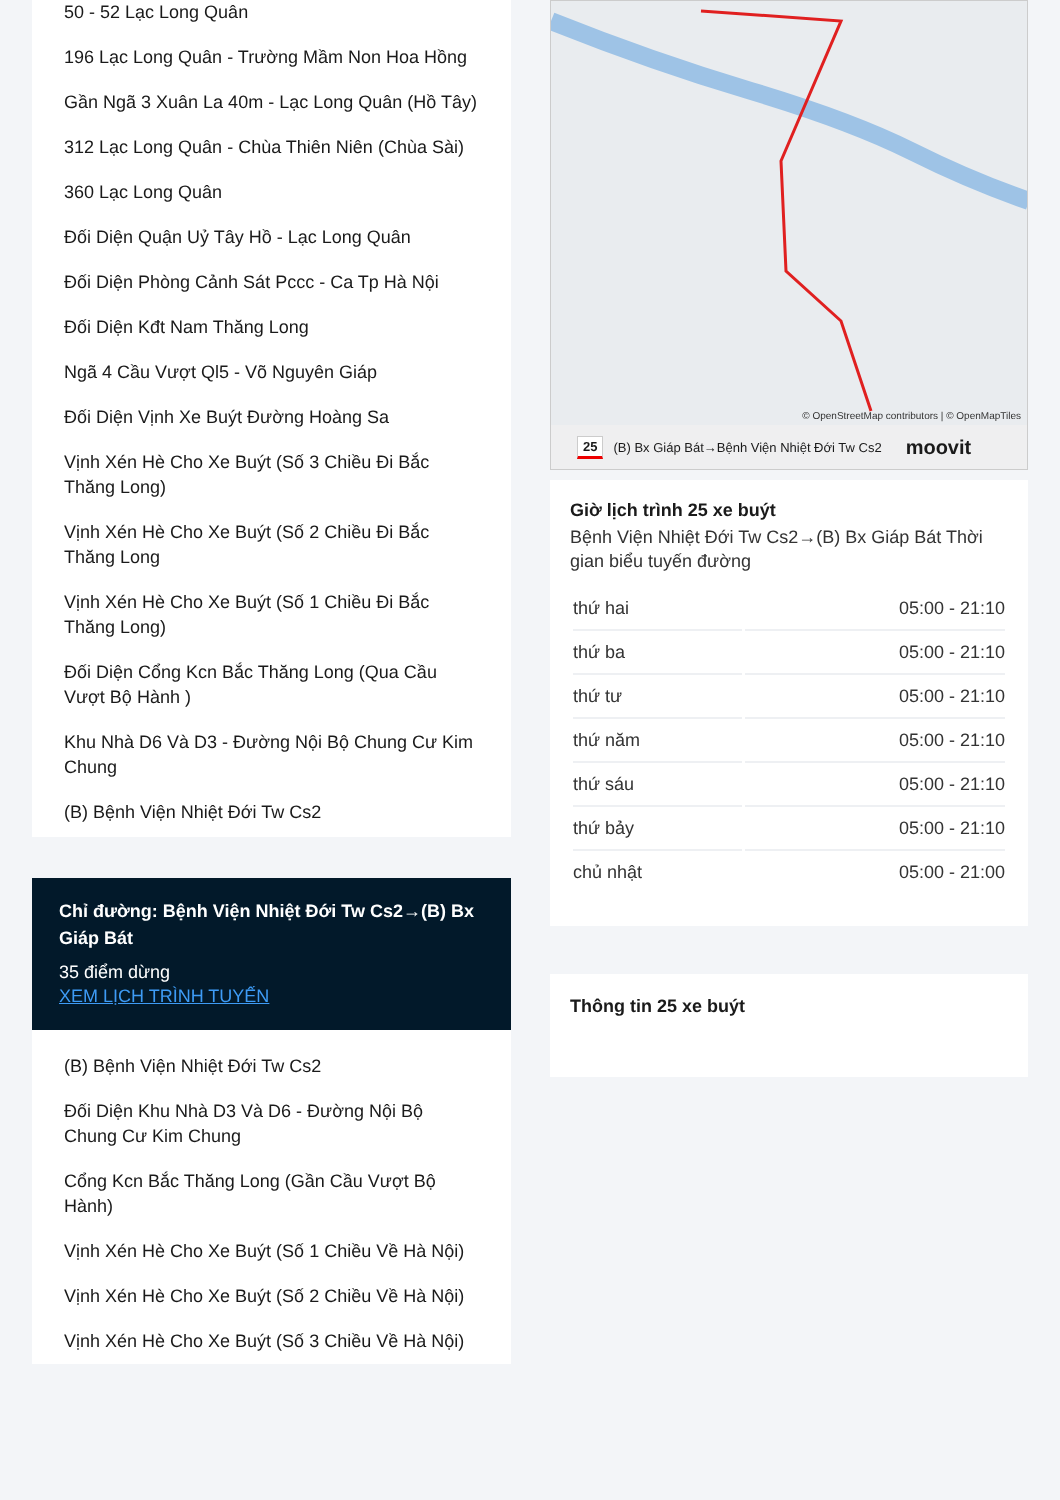50 - 52 Lạc Long Quân
196 Lạc Long Quân - Trường Mầm Non Hoa Hồng
Gần Ngã 3 Xuân La 40m - Lạc Long Quân (Hồ Tây)
312 Lạc Long Quân - Chùa Thiên Niên (Chùa Sài)
360 Lạc Long Quân
Đối Diện Quận Uỷ Tây Hồ - Lạc Long Quân
Đối Diện Phòng Cảnh Sát Pccc - Ca Tp Hà Nội
Đối Diện Kđt Nam Thăng Long
Ngã 4 Cầu Vượt Ql5 - Võ Nguyên Giáp
Đối Diện Vịnh Xe Buýt Đường Hoàng Sa
Vịnh Xén Hè Cho Xe Buýt (Số 3 Chiều Đi Bắc Thăng Long)
Vịnh Xén Hè Cho Xe Buýt (Số 2 Chiều Đi Bắc Thăng Long
Vịnh Xén Hè Cho Xe Buýt (Số 1 Chiều Đi Bắc Thăng Long)
Đối Diện Cổng Kcn Bắc Thăng Long (Qua Cầu Vượt Bộ Hành )
Khu Nhà D6 Và D3 - Đường Nội Bộ Chung Cư Kim Chung
(B) Bệnh Viện Nhiệt Đới Tw Cs2
Chỉ đường: Bệnh Viện Nhiệt Đới Tw Cs2→(B) Bx Giáp Bát
35 điểm dừng
XEM LỊCH TRÌNH TUYẾN
(B) Bệnh Viện Nhiệt Đới Tw Cs2
Đối Diện Khu Nhà D3 Và D6 - Đường Nội Bộ Chung Cư Kim Chung
Cổng Kcn Bắc Thăng Long (Gần Cầu Vượt Bộ Hành)
Vịnh Xén Hè Cho Xe Buýt (Số 1 Chiều Về Hà Nội)
Vịnh Xén Hè Cho Xe Buýt (Số 2 Chiều Về Hà Nội)
Vịnh Xén Hè Cho Xe Buýt (Số 3 Chiều Về Hà Nội)
© OpenStreetMap contributors | © OpenMapTiles
25 (B) Bx Giáp Bát→Bệnh Viện Nhiệt Đới Tw Cs2 moovit
Giờ lịch trình 25 xe buýt
Bệnh Viện Nhiệt Đới Tw Cs2→(B) Bx Giáp Bát Thời gian biểu tuyến đường
| thứ hai | 05:00 - 21:10 |
| thứ ba | 05:00 - 21:10 |
| thứ tư | 05:00 - 21:10 |
| thứ năm | 05:00 - 21:10 |
| thứ sáu | 05:00 - 21:10 |
| thứ bảy | 05:00 - 21:10 |
| chủ nhật | 05:00 - 21:00 |
Thông tin 25 xe buýt